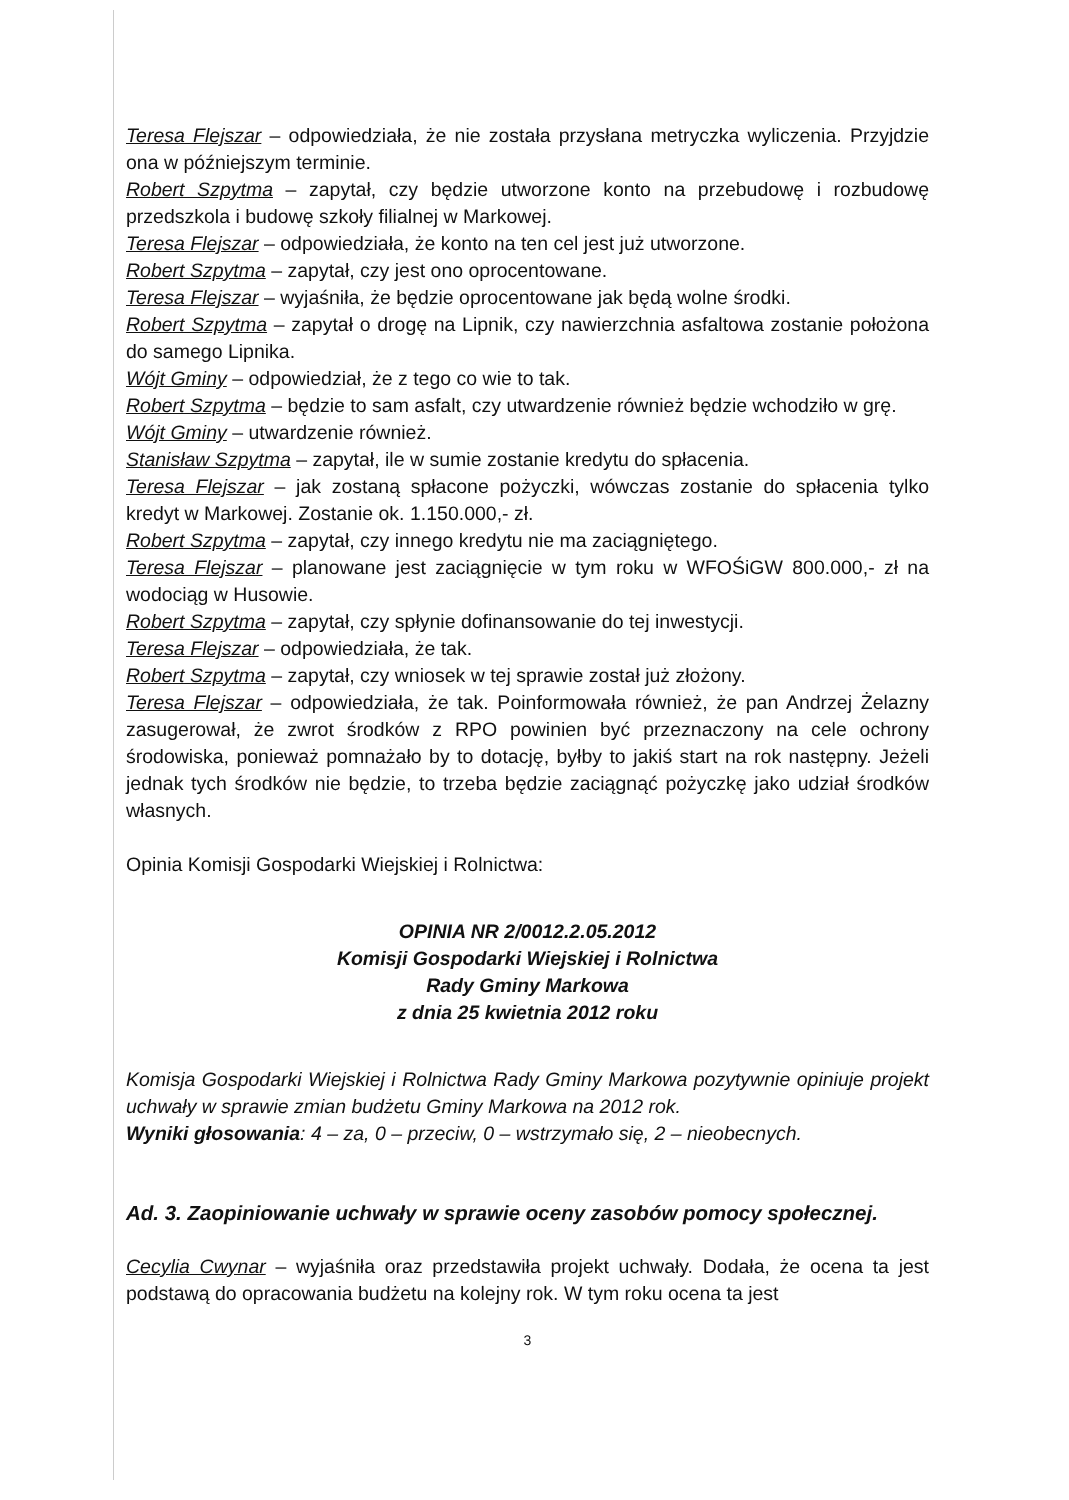Teresa Flejszar – odpowiedziała, że nie została przysłana metryczka wyliczenia. Przyjdzie ona w późniejszym terminie.
Robert Szpytma – zapytał, czy będzie utworzone konto na przebudowę i rozbudowę przedszkola i budowę szkoły filialnej w Markowej.
Teresa Flejszar – odpowiedziała, że konto na ten cel jest już utworzone.
Robert Szpytma – zapytał, czy jest ono oprocentowane.
Teresa Flejszar – wyjaśniła, że będzie oprocentowane jak będą wolne środki.
Robert Szpytma – zapytał o drogę na Lipnik, czy nawierzchnia asfaltowa zostanie położona do samego Lipnika.
Wójt Gminy – odpowiedział, że z tego co wie to tak.
Robert Szpytma – będzie to sam asfalt, czy utwardzenie również będzie wchodziło w grę.
Wójt Gminy – utwardzenie również.
Stanisław Szpytma – zapytał, ile w sumie zostanie kredytu do spłacenia.
Teresa Flejszar – jak zostaną spłacone pożyczki, wówczas zostanie do spłacenia tylko kredyt w Markowej. Zostanie ok. 1.150.000,- zł.
Robert Szpytma – zapytał, czy innego kredytu nie ma zaciągniętego.
Teresa Flejszar – planowane jest zaciągnięcie w tym roku w WFOŚiGW 800.000,- zł na wodociąg w Husowie.
Robert Szpytma – zapytał, czy spłynie dofinansowanie do tej inwestycji.
Teresa Flejszar – odpowiedziała, że tak.
Robert Szpytma – zapytał, czy wniosek w tej sprawie został już złożony.
Teresa Flejszar – odpowiedziała, że tak. Poinformowała również, że pan Andrzej Żelazny zasugerował, że zwrot środków z RPO powinien być przeznaczony na cele ochrony środowiska, ponieważ pomnażało by to dotację, byłby to jakiś start na rok następny. Jeżeli jednak tych środków nie będzie, to trzeba będzie zaciągnąć pożyczkę jako udział środków własnych.
Opinia Komisji Gospodarki Wiejskiej i Rolnictwa:
OPINIA NR 2/0012.2.05.2012
Komisji Gospodarki Wiejskiej i Rolnictwa
Rady Gminy Markowa
z dnia 25 kwietnia 2012 roku
Komisja Gospodarki Wiejskiej i Rolnictwa Rady Gminy Markowa pozytywnie opiniuje projekt uchwały w sprawie zmian budżetu Gminy Markowa na 2012 rok.
Wyniki głosowania: 4 – za, 0 – przeciw, 0 – wstrzymało się, 2 – nieobecnych.
Ad. 3. Zaopiniowanie uchwały w sprawie oceny zasobów pomocy społecznej.
Cecylia Cwynar – wyjaśniła oraz przedstawiła projekt uchwały. Dodała, że ocena ta jest podstawą do opracowania budżetu na kolejny rok. W tym roku ocena ta jest
3